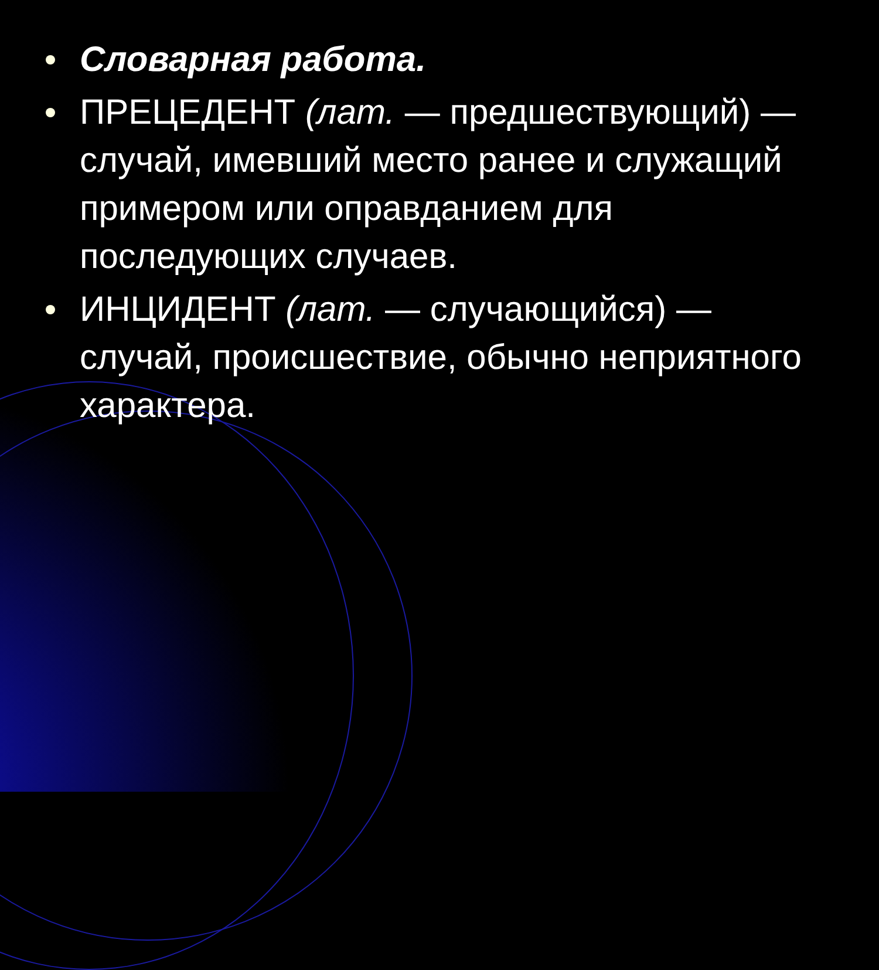Словарная работа.
ПРЕЦЕДЕНТ (лат. — предшествующий) — случай, имевший место ранее и служащий примером или оправданием для последующих случаев.
ИНЦИДЕНТ (лат. — случающийся) — случай, происшествие, обычно неприятного характера.